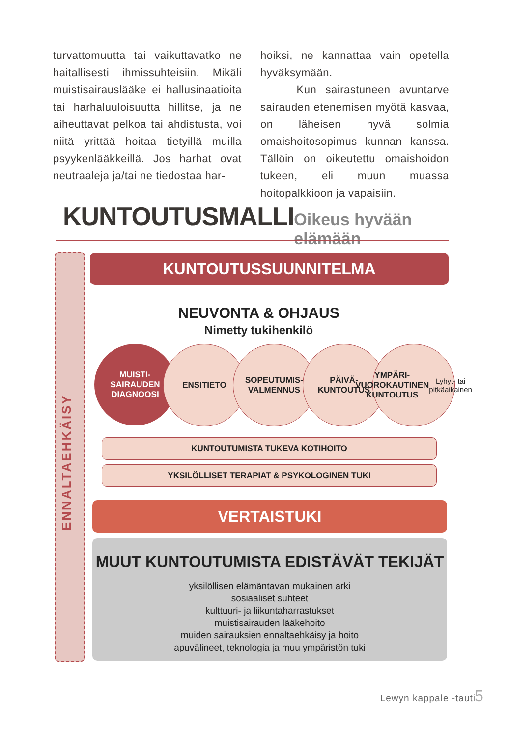turvattomuutta tai vaikuttavatko ne haitallisesti ihmissuhteisiin. Mikäli muistisairauslääke ei hallusinaatioita tai harhaluuloisuutta hillitse, ja ne aiheuttavat pelkoa tai ahdistusta, voi niitä yrittää hoitaa tietyillä muilla psyykenlääkkeillä. Jos harhat ovat neutraaleja ja/tai ne tiedostaa har-
hoiksi, ne kannattaa vain opetella hyväksymään.
Kun sairastuneen avuntarve sairauden etenemisen myötä kasvaa, on läheisen hyvä solmia omaishoitosopimus kunnan kanssa. Tällöin on oikeutettu omaishoidon tukeen, eli muun muassa hoitopalkkioon ja vapaisiin.
KUNTOUTUSMALLI
Oikeus hyvään elämään
ENNALTAEHKÄISY
KUNTOUTUSSUUNNITELMA
NEUVONTA & OHJAUS
Nimetty tukihenkilö
MUISTI-
SAIRAUDEN
DIAGNOOSI
ENSITIETO SOPEUTUMIS-
VALMENNUS
PÄIVÄ-
KUNTOUTUS
YMPÄRI-
VUOROKAUTINEN
KUNTOUTUS
Lyhyt- tai
pitkäaikainen
KUNTOUTUMISTA TUKEVA KOTIHOITO
YKSILÖLLISET TERAPIAT & PSYKOLOGINEN TUKI
VERTAISTUKI
MUUT KUNTOUTUMISTA EDISTÄVÄT TEKIJÄT
yksilöllisen elämäntavan mukainen arki
sosiaaliset suhteet
kulttuuri- ja liikuntaharrastukset
muistisairauden lääkehoito
muiden sairauksien ennaltaehkäisy ja hoito
apuvälineet, teknologia ja muu ympäristön tuki
Lewyn kappale -tauti 5